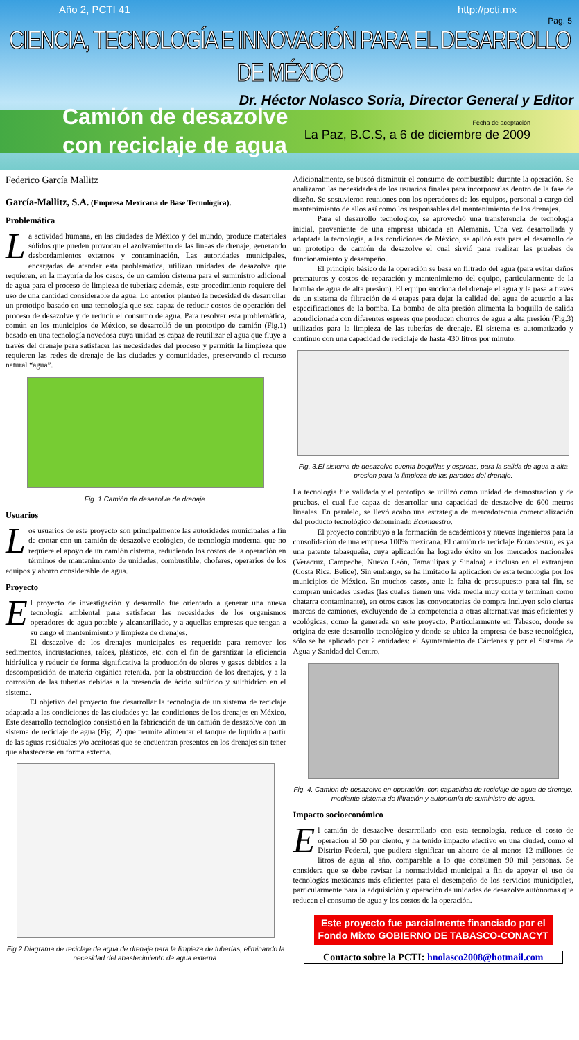Año 2, PCTI 41 http://pcti.mx
Pag. 5
CIENCIA, TECNOLOGÍA E INNOVACIÓN PARA EL DESARROLLO DE MÉXICO
Dr. Héctor Nolasco Soria, Director General y Editor
Camión de desazolve con reciclaje de agua
Fecha de aceptación
La Paz, B.C.S, a 6 de diciembre de 2009
Federico García Mallitz
García-Mallitz, S.A. (Empresa Mexicana de Base Tecnológica).
Problemática
La actividad humana, en las ciudades de México y del mundo, produce materiales sólidos que pueden provocan el azolvamiento de las líneas de drenaje, generando desbordamientos externos y contaminación. Las autoridades municipales, encargadas de atender esta problemática, utilizan unidades de desazolve que requieren, en la mayoría de los casos, de un camión cisterna para el suministro adicional de agua para el proceso de limpieza de tuberías; además, este procedimiento requiere del uso de una cantidad considerable de agua. Lo anterior planteó la necesidad de desarrollar un prototipo basado en una tecnología que sea capaz de reducir costos de operación del proceso de desazolve y de reducir el consumo de agua. Para resolver esta problemática, común en los municipios de México, se desarrolló de un prototipo de camión (Fig.1) basado en una tecnología novedosa cuya unidad es capaz de reutilizar el agua que fluye a través del drenaje para satisfacer las necesidades del proceso y permitir la limpieza que requieren las redes de drenaje de las ciudades y comunidades, preservando el recurso natural “agua”.
Fig. 1.Camión de desazolve de drenaje.
Usuarios
Los usuarios de este proyecto son principalmente las autoridades municipales a fin de contar con un camión de desazolve ecológico, de tecnología moderna, que no requiere el apoyo de un camión cisterna, reduciendo los costos de la operación en términos de mantenimiento de unidades, combustible, choferes, operarios de los equipos y ahorro considerable de agua.
Proyecto
El proyecto de investigación y desarrollo fue orientado a generar una nueva tecnología ambiental para satisfacer las necesidades de los organismos operadores de agua potable y alcantarillado, y a aquellas empresas que tengan a su cargo el mantenimiento y limpieza de drenajes.
El desazolve de los drenajes municipales es requerido para remover los sedimentos, incrustaciones, raíces, plásticos, etc. con el fin de garantizar la eficiencia hidráulica y reducir de forma significativa la producción de olores y gases debidos a la descomposición de materia orgánica retenida, por la obstrucción de los drenajes, y a la corrosión de las tuberías debidas a la presencia de ácido sulfúrico y sulfhídrico en el sistema.
El objetivo del proyecto fue desarrollar la tecnología de un sistema de reciclaje adaptada a las condiciones de las ciudades ya las condiciones de los drenajes en México. Este desarrollo tecnológico consistió en la fabricación de un camión de desazolve con un sistema de reciclaje de agua (Fig. 2) que permite alimentar el tanque de líquido a partir de las aguas residuales y/o aceitosas que se encuentran presentes en los drenajes sin tener que abastecerse en forma externa.
Fig 2.Diagrama de reciclaje de agua de drenaje para la limpieza de tuberías, eliminando la necesidad del abastecimiento de agua externa.
Adicionalmente, se buscó disminuir el consumo de combustible durante la operación. Se analizaron las necesidades de los usuarios finales para incorporarlas dentro de la fase de diseño. Se sostuvieron reuniones con los operadores de los equipos, personal a cargo del mantenimiento de ellos así como los responsables del mantenimiento de los drenajes.
Para el desarrollo tecnológico, se aprovechó una transferencia de tecnología inicial, proveniente de una empresa ubicada en Alemania. Una vez desarrollada y adaptada la tecnología, a las condiciones de México, se aplicó esta para el desarrollo de un prototipo de camión de desazolve el cual sirvió para realizar las pruebas de funcionamiento y desempeño.
El principio básico de la operación se basa en filtrado del agua (para evitar daños prematuros y costos de reparación y mantenimiento del equipo, particularmente de la bomba de agua de alta presión). El equipo succiona del drenaje el agua y la pasa a través de un sistema de filtración de 4 etapas para dejar la calidad del agua de acuerdo a las especificaciones de la bomba. La bomba de alta presión alimenta la boquilla de salida acondicionada con diferentes espreas que producen chorros de agua a alta presión (Fig.3) utilizados para la limpieza de las tuberías de drenaje. El sistema es automatizado y continuo con una capacidad de reciclaje de hasta 430 litros por minuto.
Fig. 3.El sistema de desazolve cuenta boquillas y espreas, para la salida de agua a alta presion para la limpieza de las paredes del drenaje.
La tecnología fue validada y el prototipo se utilizó como unidad de demostración y de pruebas, el cual fue capaz de desarrollar una capacidad de desazolve de 600 metros lineales. En paralelo, se llevó acabo una estrategia de mercadotecnia comercialización del producto tecnológico denominado Ecomaestro.
El proyecto contribuyó a la formación de académicos y nuevos ingenieros para la consolidación de una empresa 100% mexicana. El camión de reciclaje Ecomaestro, es ya una patente tabasqueña, cuya aplicación ha logrado éxito en los mercados nacionales (Veracruz, Campeche, Nuevo León, Tamaulipas y Sinaloa) e incluso en el extranjero (Costa Rica, Belice). Sin embargo, se ha limitado la aplicación de esta tecnología por los municipios de México. En muchos casos, ante la falta de presupuesto para tal fin, se compran unidades usadas (las cuales tienen una vida media muy corta y terminan como chatarra contaminante), en otros casos las convocatorias de compra incluyen solo ciertas marcas de camiones, excluyendo de la competencia a otras alternativas más eficientes y ecológicas, como la generada en este proyecto. Particularmente en Tabasco, donde se origina de este desarrollo tecnológico y donde se ubica la empresa de base tecnológica, sólo se ha aplicado por 2 entidades: el Ayuntamiento de Cárdenas y por el Sistema de Agua y Sanidad del Centro.
Fig. 4. Camion de desazolve en operación, con capacidad de reciclaje de agua de drenaje, mediante sistema de filtración y autonomía de suministro de agua.
Impacto socioeconómico
El camión de desazolve desarrollado con esta tecnología, reduce el costo de operación al 50 por ciento, y ha tenido impacto efectivo en una ciudad, como el Distrito Federal, que pudiera significar un ahorro de al menos 12 millones de litros de agua al año, comparable a lo que consumen 90 mil personas. Se considera que se debe revisar la normatividad municipal a fin de apoyar el uso de tecnologías mexicanas más eficientes para el desempeño de los servicios municipales, particularmente para la adquisición y operación de unidades de desazolve autónomas que reducen el consumo de agua y los costos de la operación.
Este proyecto fue parcialmente financiado por el
Fondo Mixto GOBIERNO DE TABASCO-CONACYT
Contacto sobre la PCTI: hnolasco2008@hotmail.com